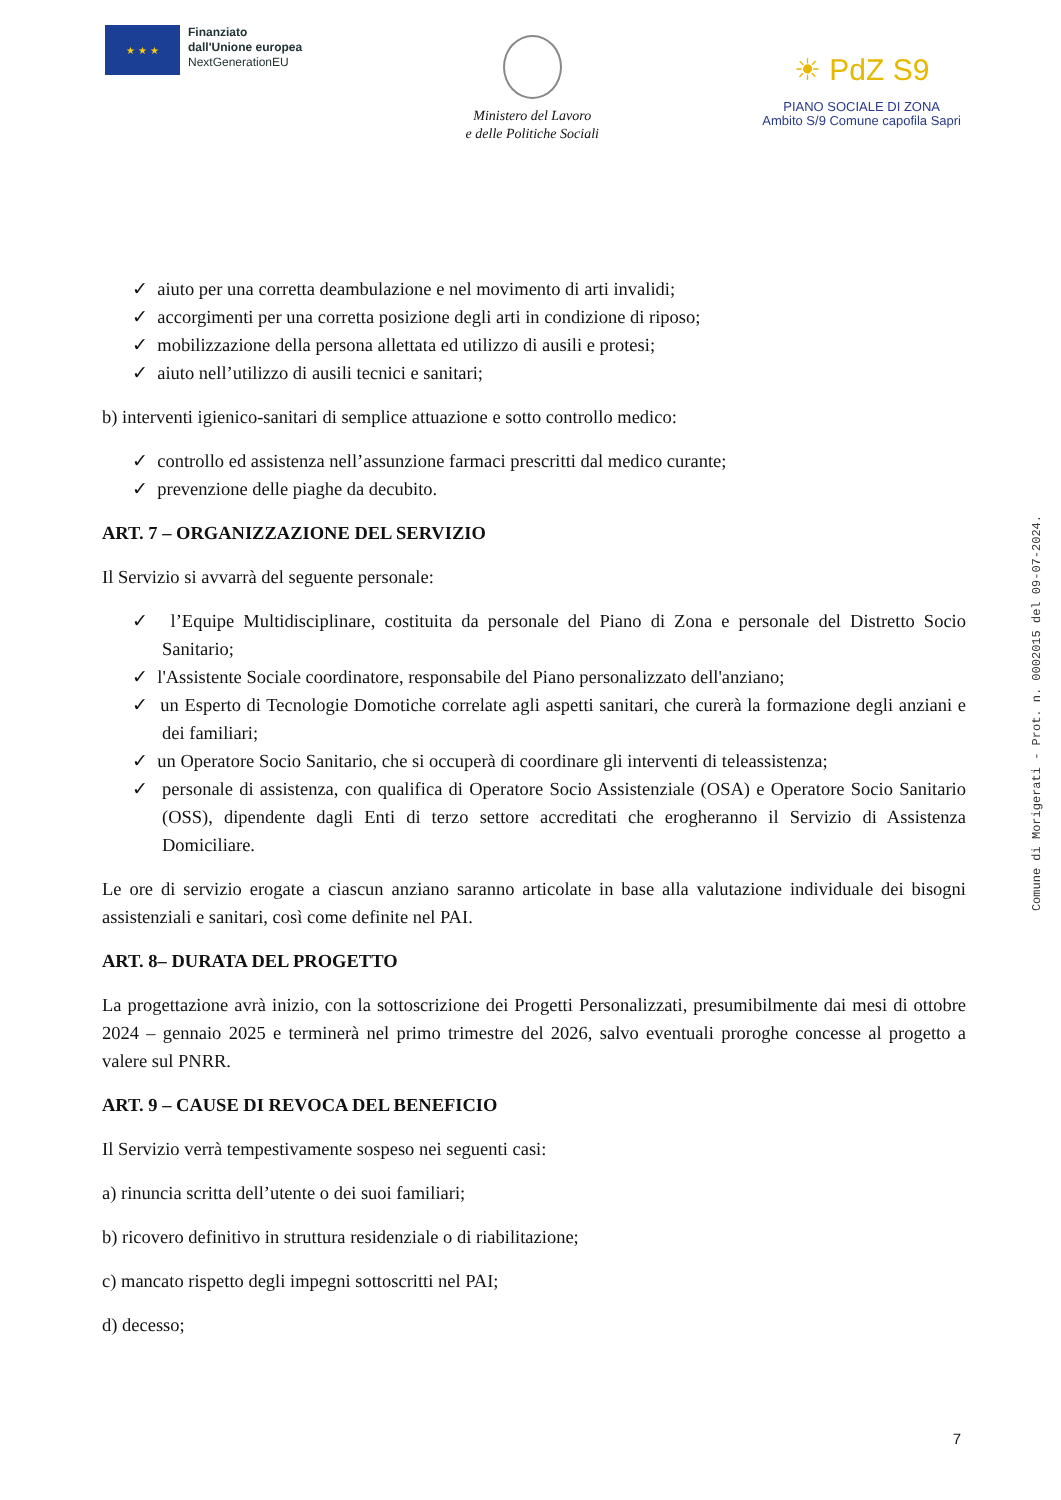★ ★ ★
Finanziato
dall'Unione europea
NextGenerationEU
Ministero del Lavoro
e delle Politiche Sociali
☀ PdZ S9
PIANO SOCIALE DI ZONA
Ambito S/9 Comune capofila Sapri
✓ aiuto per una corretta deambulazione e nel movimento di arti invalidi;
✓ accorgimenti per una corretta posizione degli arti in condizione di riposo;
✓ mobilizzazione della persona allettata ed utilizzo di ausili e protesi;
✓ aiuto nell’utilizzo di ausili tecnici e sanitari;
b) interventi igienico-sanitari di semplice attuazione e sotto controllo medico:
✓ controllo ed assistenza nell’assunzione farmaci prescritti dal medico curante;
✓ prevenzione delle piaghe da decubito.
ART. 7 – ORGANIZZAZIONE DEL SERVIZIO
Il Servizio si avvarrà del seguente personale:
✓ l’Equipe Multidisciplinare, costituita da personale del Piano di Zona e personale del Distretto Socio Sanitario;
✓ l'Assistente Sociale coordinatore, responsabile del Piano personalizzato dell'anziano;
✓ un Esperto di Tecnologie Domotiche correlate agli aspetti sanitari, che curerà la formazione degli anziani e dei familiari;
✓ un Operatore Socio Sanitario, che si occuperà di coordinare gli interventi di teleassistenza;
✓ personale di assistenza, con qualifica di Operatore Socio Assistenziale (OSA) e Operatore Socio Sanitario (OSS), dipendente dagli Enti di terzo settore accreditati che erogheranno il Servizio di Assistenza Domiciliare.
Le ore di servizio erogate a ciascun anziano saranno articolate in base alla valutazione individuale dei bisogni assistenziali e sanitari, così come definite nel PAI.
ART. 8– DURATA DEL PROGETTO
La progettazione avrà inizio, con la sottoscrizione dei Progetti Personalizzati, presumibilmente dai mesi di ottobre 2024 – gennaio 2025 e terminerà nel primo trimestre del 2026, salvo eventuali proroghe concesse al progetto a valere sul PNRR.
ART. 9 – CAUSE DI REVOCA DEL BENEFICIO
Il Servizio verrà tempestivamente sospeso nei seguenti casi:
a) rinuncia scritta dell’utente o dei suoi familiari;
b) ricovero definitivo in struttura residenziale o di riabilitazione;
c) mancato rispetto degli impegni sottoscritti nel PAI;
d) decesso;
Comune di Morigerati - Prot. n. 0002015 del 09-07-2024.
7